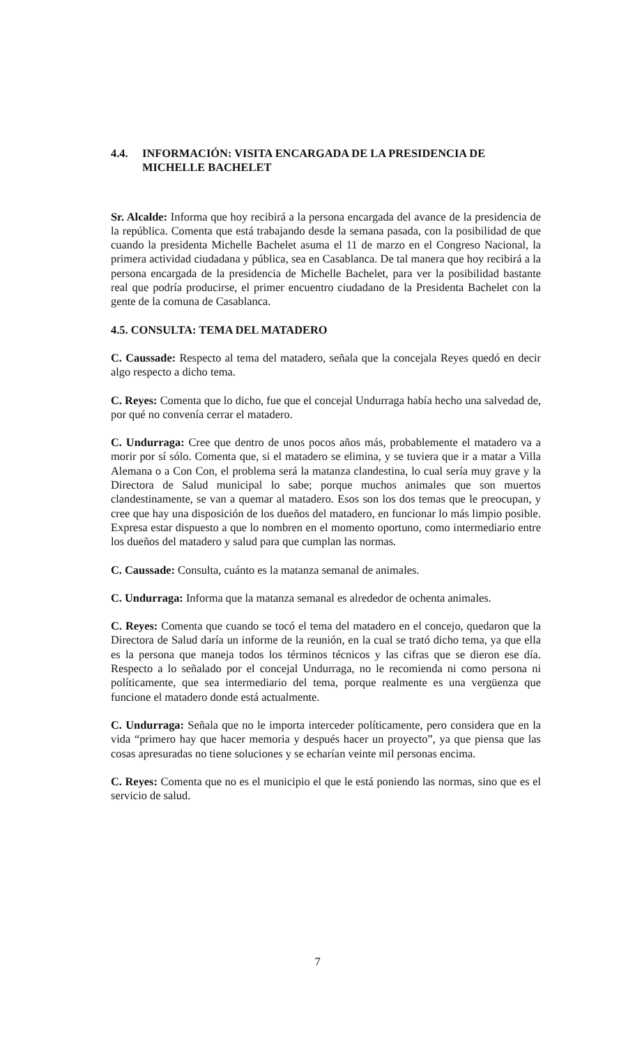4.4. INFORMACIÓN: VISITA ENCARGADA DE LA PRESIDENCIA DE MICHELLE BACHELET
Sr. Alcalde: Informa que hoy recibirá a la persona encargada del avance de la presidencia de la república. Comenta que está trabajando desde la semana pasada, con la posibilidad de que cuando la presidenta Michelle Bachelet asuma el 11 de marzo en el Congreso Nacional, la primera actividad ciudadana y pública, sea en Casablanca. De tal manera que hoy recibirá a la persona encargada de la presidencia de Michelle Bachelet, para ver la posibilidad bastante real que podría producirse, el primer encuentro ciudadano de la Presidenta Bachelet con la gente de la comuna de Casablanca.
4.5. CONSULTA: TEMA DEL MATADERO
C. Caussade: Respecto al tema del matadero, señala que la concejala Reyes quedó en decir algo respecto a dicho tema.
C. Reyes: Comenta que lo dicho, fue que el concejal Undurraga había hecho una salvedad de, por qué no convenía cerrar el matadero.
C. Undurraga: Cree que dentro de unos pocos años más, probablemente el matadero va a morir por sí sólo. Comenta que, si el matadero se elimina, y se tuviera que ir a matar a Villa Alemana o a Con Con, el problema será la matanza clandestina, lo cual sería muy grave y la Directora de Salud municipal lo sabe; porque muchos animales que son muertos clandestinamente, se van a quemar al matadero. Esos son los dos temas que le preocupan, y cree que hay una disposición de los dueños del matadero, en funcionar lo más limpio posible. Expresa estar dispuesto a que lo nombren en el momento oportuno, como intermediario entre los dueños del matadero y salud para que cumplan las normas.
C. Caussade: Consulta, cuánto es la matanza semanal de animales.
C. Undurraga: Informa que la matanza semanal es alrededor de ochenta animales.
C. Reyes: Comenta que cuando se tocó el tema del matadero en el concejo, quedaron que la Directora de Salud daría un informe de la reunión, en la cual se trató dicho tema, ya que ella es la persona que maneja todos los términos técnicos y las cifras que se dieron ese día. Respecto a lo señalado por el concejal Undurraga, no le recomienda ni como persona ni políticamente, que sea intermediario del tema, porque realmente es una vergüenza que funcione el matadero donde está actualmente.
C. Undurraga: Señala que no le importa interceder políticamente, pero considera que en la vida “primero hay que hacer memoria y después hacer un proyecto”, ya que piensa que las cosas apresuradas no tiene soluciones y se echarían veinte mil personas encima.
C. Reyes: Comenta que no es el municipio el que le está poniendo las normas, sino que es el servicio de salud.
7